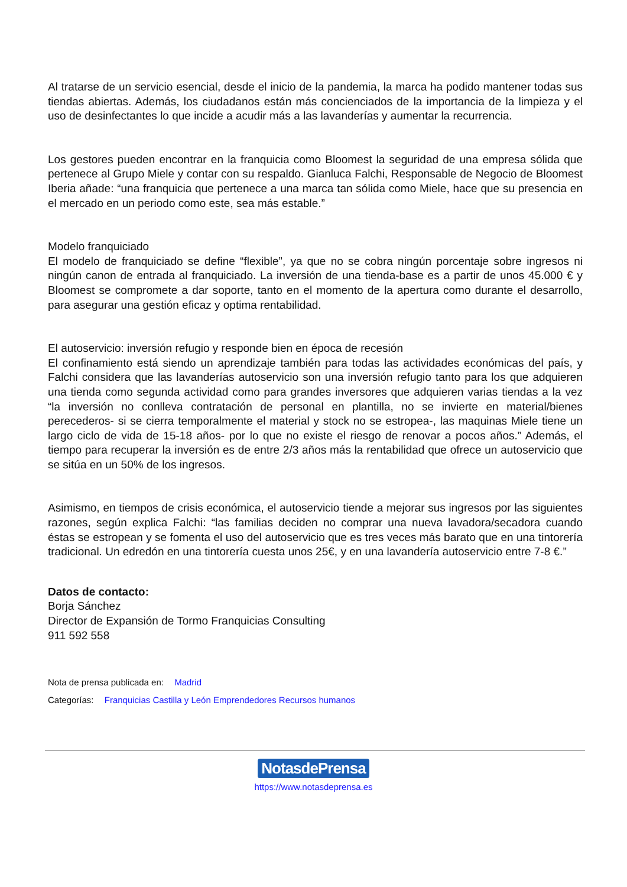Al tratarse de un servicio esencial, desde el inicio de la pandemia, la marca ha podido mantener todas sus tiendas abiertas. Además, los ciudadanos están más concienciados de la importancia de la limpieza y el uso de desinfectantes lo que incide a acudir más a las lavanderías y aumentar la recurrencia.
Los gestores pueden encontrar en la franquicia como Bloomest la seguridad de una empresa sólida que pertenece al Grupo Miele y contar con su respaldo. Gianluca Falchi, Responsable de Negocio de Bloomest Iberia añade: “una franquicia que pertenece a una marca tan sólida como Miele, hace que su presencia en el mercado en un periodo como este, sea más estable.”
Modelo franquiciado
El modelo de franquiciado se define “flexible”, ya que no se cobra ningún porcentaje sobre ingresos ni ningún canon de entrada al franquiciado. La inversión de una tienda-base es a partir de unos 45.000 € y Bloomest se compromete a dar soporte, tanto en el momento de la apertura como durante el desarrollo, para asegurar una gestión eficaz y optima rentabilidad.
El autoservicio: inversión refugio y responde bien en época de recesión
El confinamiento está siendo un aprendizaje también para todas las actividades económicas del país, y Falchi considera que las lavanderías autoservicio son una inversión refugio tanto para los que adquieren una tienda como segunda actividad como para grandes inversores que adquieren varias tiendas a la vez “la inversión no conlleva contratación de personal en plantilla, no se invierte en material/bienes perecederos- si se cierra temporalmente el material y stock no se estropea-, las maquinas Miele tiene un largo ciclo de vida de 15-18 años- por lo que no existe el riesgo de renovar a pocos años.” Además, el tiempo para recuperar la inversión es de entre 2/3 años más la rentabilidad que ofrece un autoservicio que se sitúa en un 50% de los ingresos.
Asimismo, en tiempos de crisis económica, el autoservicio tiende a mejorar sus ingresos por las siguientes razones, según explica Falchi: “las familias deciden no comprar una nueva lavadora/secadora cuando éstas se estropean y se fomenta el uso del autoservicio que es tres veces más barato que en una tintorería tradicional. Un edredón en una tintorería cuesta unos 25€, y en una lavandería autoservicio entre 7-8 €.”
Datos de contacto:
Borja Sánchez
Director de Expansión de Tormo Franquicias Consulting
911 592 558
Nota de prensa publicada en: Madrid
Categorías: Franquicias Castilla y León Emprendedores Recursos humanos
NotasdePrensa
https://www.notasdeprensa.es